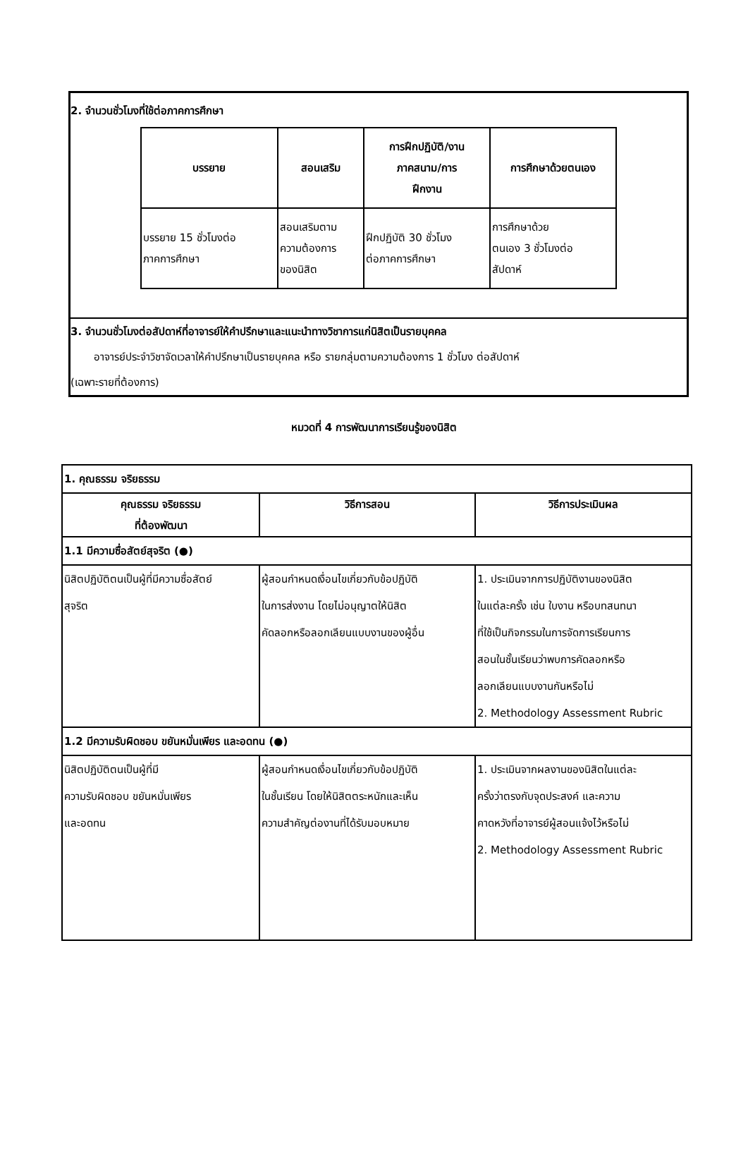2. จำนวนชั่วโมงที่ใช้ต่อภาคการศึกษา
| บรรยาย | สอนเสริม | การฝึกปฏิบัติ/งาน ภาคสนาม/การ ฝึกงาน | การศึกษาด้วยตนเอง |
| --- | --- | --- | --- |
| บรรยาย 15 ชั่วโมงต่อ ภาคการศึกษา | สอนเสริมตาม ความต้องการ ของนิสิต | ฝึกปฏิบัติ 30 ชั่วโมง ต่อภาคการศึกษา | การศึกษาด้วย ตนเอง 3 ชั่วโมงต่อ สัปดาห์ |
3. จำนวนชั่วโมงต่อสัปดาห์ที่อาจารย์ให้คำปรึกษาและแนะนำทางวิชาการแก่นิสิตเป็นรายบุคคล
อาจารย์ประจำวิชาจัดเวลาให้คำปรึกษาเป็นรายบุคคล หรือ รายกลุ่มตามความต้องการ 1 ชั่วโมง ต่อสัปดาห์
(เฉพาะรายที่ต้องการ)
หมวดที่ 4 การพัฒนาการเรียนรู้ของนิสิต
| 1. คุณธรรม จริยธรรม | | |
| คุณธรรม จริยธรรม ที่ต้องพัฒนา | วิธีการสอน | วิธีการประเมินผล |
| 1.1 มีความซื่อสัตย์สุจริต (●) | | |
| นิสิตปฏิบัติตนเป็นผู้ที่มีความซื่อสัตย์ สุจริต | ผู้สอนกำหนดเงื่อนไขเกี่ยวกับข้อปฏิบัติ ในการส่งงาน โดยไม่อนุญาตให้นิสิต คัดลอกหรือลอกเลียนแบบงานของผู้อื่น | 1. ประเมินจากการปฏิบัติงานของนิสิต ในแต่ละครั้ง เช่น ใบงาน หรือบทสนทนา ที่ใช้เป็นกิจกรรมในการจัดการเรียนการ สอนในชั้นเรียนว่าพบการคัดลอกหรือ ลอกเลียนแบบงานกันหรือไม่ 2. Methodology Assessment Rubric |
| 1.2 มีความรับผิดชอบ ขยันหมั่นเพียร และอดทน (●) | | |
| นิสิตปฏิบัติตนเป็นผู้ที่มี ความรับผิดชอบ ขยันหมั่นเพียร และอดทน | ผู้สอนกำหนดเงื่อนไขเกี่ยวกับข้อปฏิบัติ ในชั้นเรียน โดยให้นิสิตตระหนักและเห็น ความสำคัญต่องานที่ได้รับมอบหมาย | 1. ประเมินจากผลงานของนิสิตในแต่ละ ครั้งว่าตรงกับจุดประสงค์ และความ คาดหวังที่อาจารย์ผู้สอนแจ้งไว้หรือไม่ 2. Methodology Assessment Rubric |